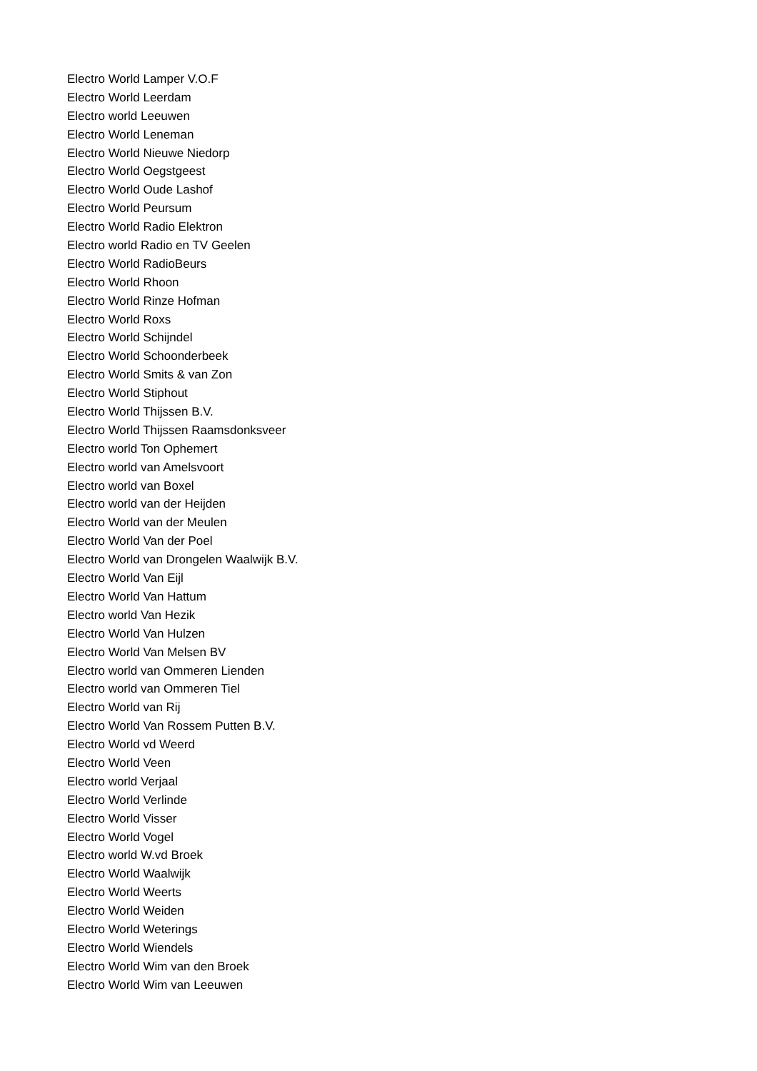Electro World Lamper V.O.F
Electro World Leerdam
Electro world Leeuwen
Electro World Leneman
Electro World Nieuwe Niedorp
Electro World Oegstgeest
Electro World Oude Lashof
Electro World Peursum
Electro World Radio Elektron
Electro world Radio en TV Geelen
Electro World RadioBeurs
Electro World Rhoon
Electro World Rinze Hofman
Electro World Roxs
Electro World Schijndel
Electro World Schoonderbeek
Electro World Smits & van Zon
Electro World Stiphout
Electro World Thijssen B.V.
Electro World Thijssen Raamsdonksveer
Electro world Ton Ophemert
Electro world van Amelsvoort
Electro world van Boxel
Electro world van der Heijden
Electro World van der Meulen
Electro World Van der Poel
Electro World van Drongelen Waalwijk B.V.
Electro World Van Eijl
Electro World Van Hattum
Electro world Van Hezik
Electro World Van Hulzen
Electro World Van Melsen BV
Electro world van Ommeren Lienden
Electro world van Ommeren Tiel
Electro World van Rij
Electro World Van Rossem Putten B.V.
Electro World vd Weerd
Electro World Veen
Electro world Verjaal
Electro World Verlinde
Electro World Visser
Electro World Vogel
Electro world W.vd Broek
Electro World Waalwijk
Electro World Weerts
Electro World Weiden
Electro World Weterings
Electro World Wiendels
Electro World Wim van den Broek
Electro World Wim van Leeuwen